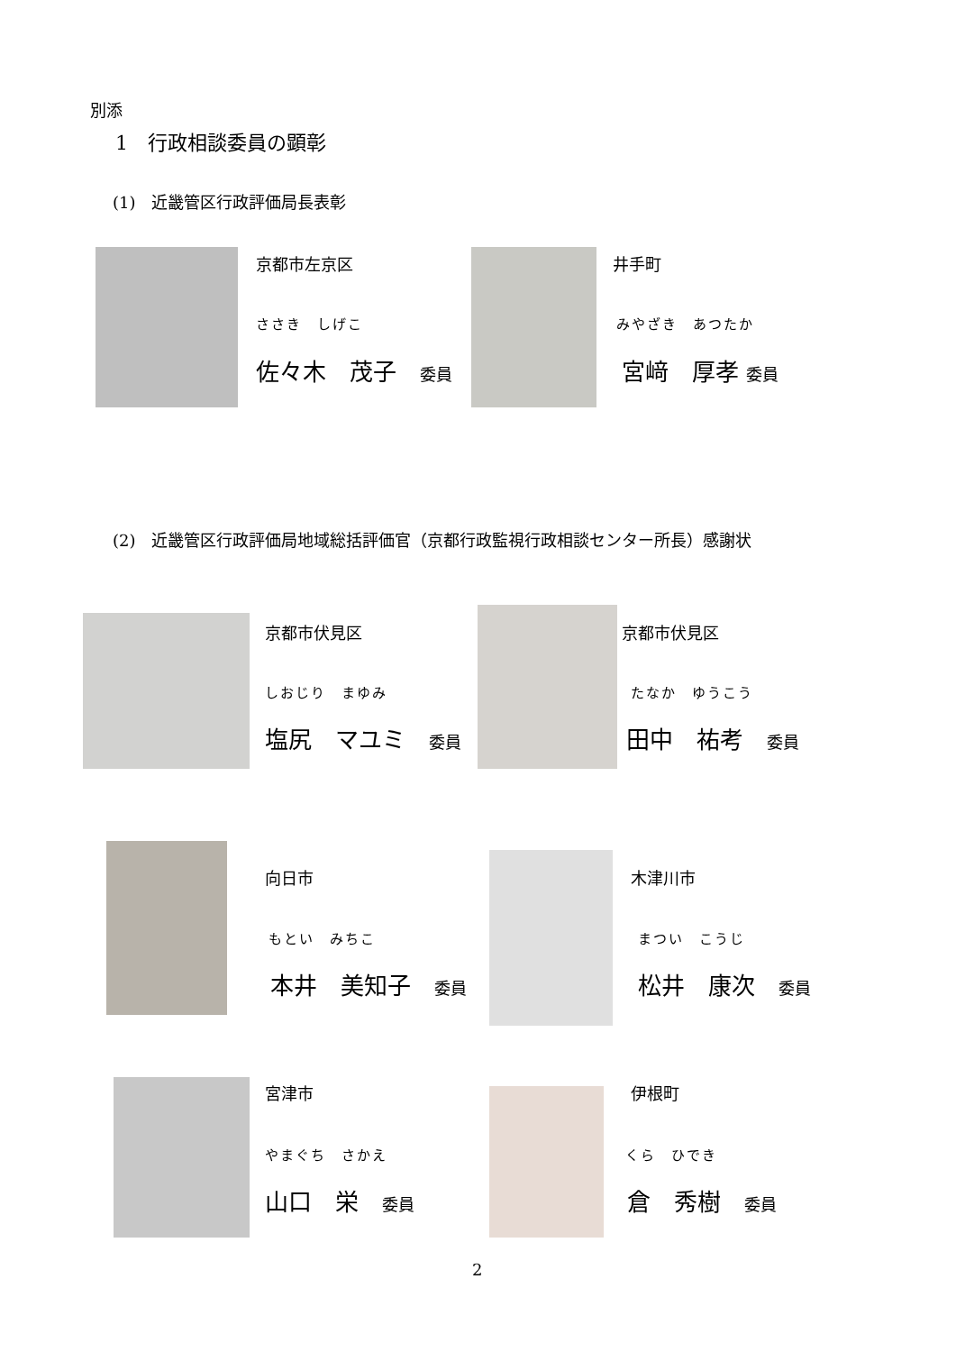別添
1　行政相談委員の顕彰
(1)　近畿管区行政評価局長表彰
京都市左京区
ささき　しげこ
佐々木　茂子　委員
井手町
みやざき　あつたか
宮﨑　厚孝 委員
(2)　近畿管区行政評価局地域総括評価官（京都行政監視行政相談センター所長）感謝状
京都市伏見区
しおじり　まゆみ
塩尻　マユミ　委員
京都市伏見区
たなか　ゆうこう
田中　祐考　委員
向日市
もとい　みちこ
本井　美知子　委員
木津川市
まつい　こうじ
松井　康次　委員
宮津市
やまぐち　さかえ
山口　栄　委員
伊根町
くら　ひでき
倉　秀樹　委員
2